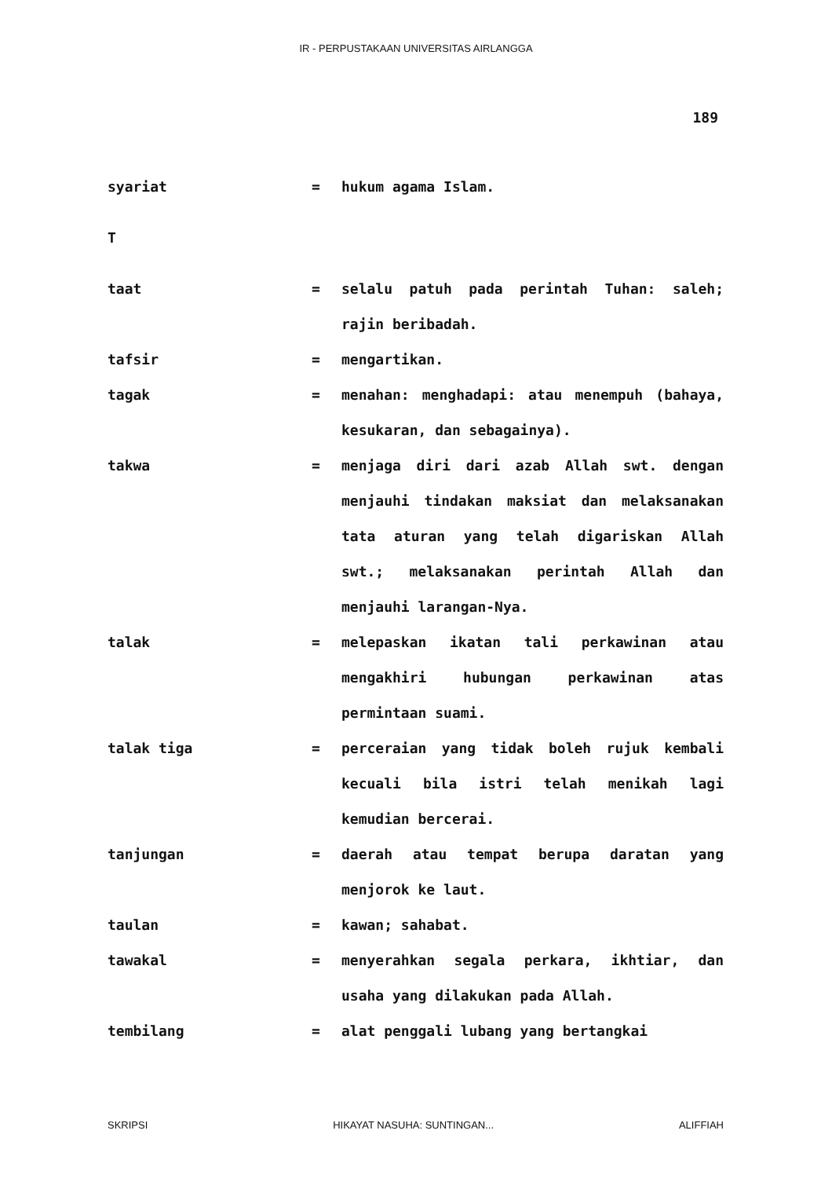IR - PERPUSTAKAAN UNIVERSITAS AIRLANGGA
189
syariat = hukum agama Islam.
T
taat = selalu patuh pada perintah Tuhan: saleh; rajin beribadah.
tafsir = mengartikan.
tagak = menahan: menghadapi: atau menempuh (bahaya, kesukaran, dan sebagainya).
takwa = menjaga diri dari azab Allah swt. dengan menjauhi tindakan maksiat dan melaksanakan tata aturan yang telah digariskan Allah swt.; melaksanakan perintah Allah dan menjauhi larangan-Nya.
talak = melepaskan ikatan tali perkawinan atau mengakhiri hubungan perkawinan atas permintaan suami.
talak tiga = perceraian yang tidak boleh rujuk kembali kecuali bila istri telah menikah lagi kemudian bercerai.
tanjungan = daerah atau tempat berupa daratan yang menjorok ke laut.
taulan = kawan; sahabat.
tawakal = menyerahkan segala perkara, ikhtiar, dan usaha yang dilakukan pada Allah.
tembilang = alat penggali lubang yang bertangkai
SKRIPSI HIKAYAT NASUHA: SUNTINGAN... ALIFFIAH